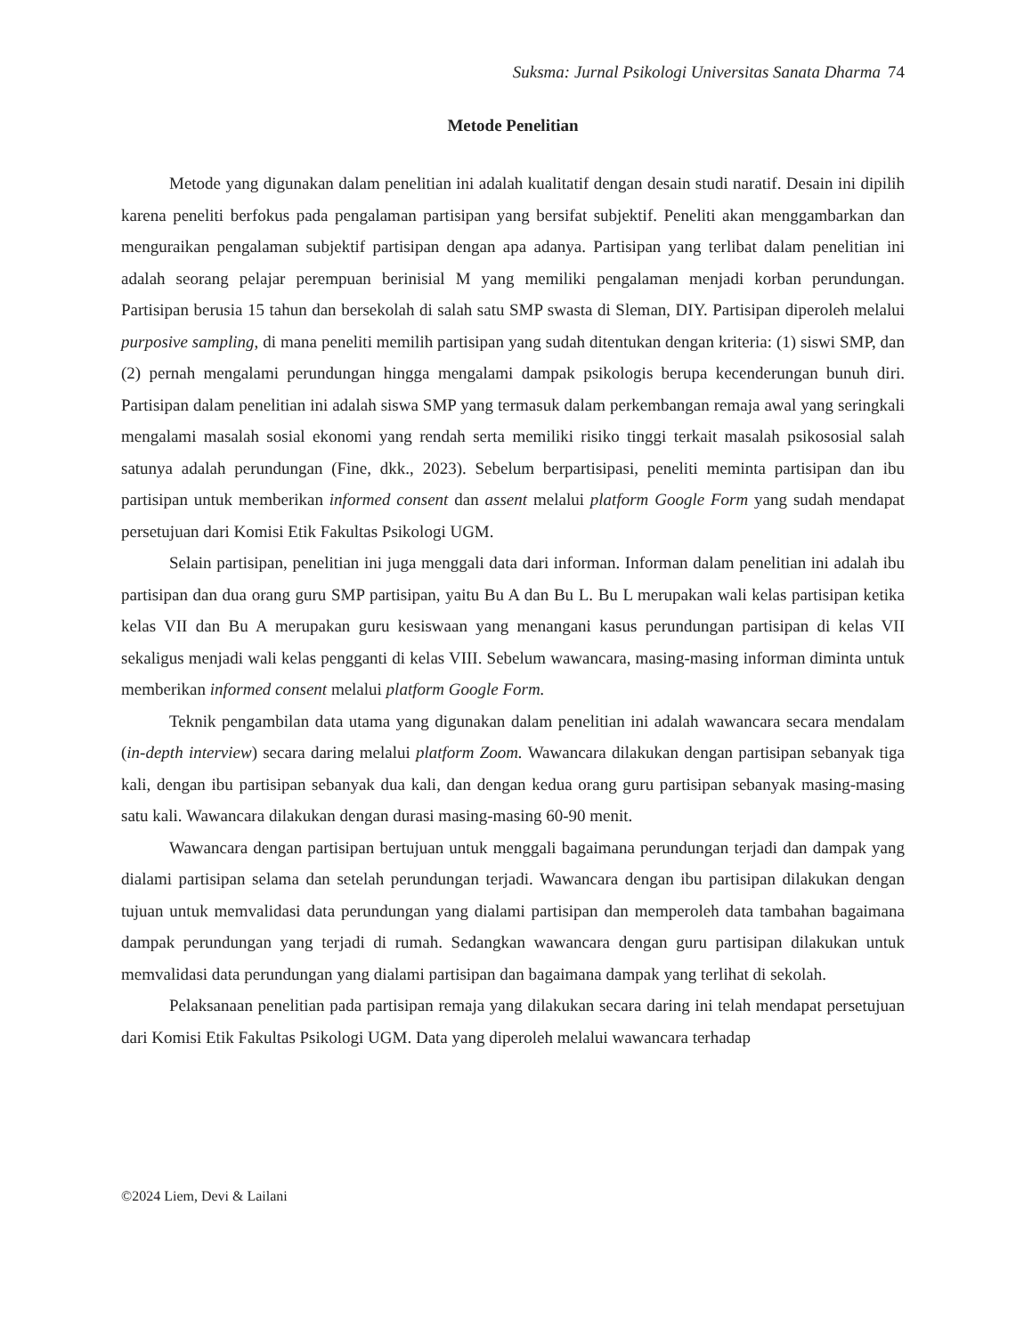Suksma: Jurnal Psikologi Universitas Sanata Dharma 74
Metode Penelitian
Metode yang digunakan dalam penelitian ini adalah kualitatif dengan desain studi naratif. Desain ini dipilih karena peneliti berfokus pada pengalaman partisipan yang bersifat subjektif. Peneliti akan menggambarkan dan menguraikan pengalaman subjektif partisipan dengan apa adanya. Partisipan yang terlibat dalam penelitian ini adalah seorang pelajar perempuan berinisial M yang memiliki pengalaman menjadi korban perundungan. Partisipan berusia 15 tahun dan bersekolah di salah satu SMP swasta di Sleman, DIY. Partisipan diperoleh melalui purposive sampling, di mana peneliti memilih partisipan yang sudah ditentukan dengan kriteria: (1) siswi SMP, dan (2) pernah mengalami perundungan hingga mengalami dampak psikologis berupa kecenderungan bunuh diri. Partisipan dalam penelitian ini adalah siswa SMP yang termasuk dalam perkembangan remaja awal yang seringkali mengalami masalah sosial ekonomi yang rendah serta memiliki risiko tinggi terkait masalah psikososial salah satunya adalah perundungan (Fine, dkk., 2023). Sebelum berpartisipasi, peneliti meminta partisipan dan ibu partisipan untuk memberikan informed consent dan assent melalui platform Google Form yang sudah mendapat persetujuan dari Komisi Etik Fakultas Psikologi UGM.
Selain partisipan, penelitian ini juga menggali data dari informan. Informan dalam penelitian ini adalah ibu partisipan dan dua orang guru SMP partisipan, yaitu Bu A dan Bu L. Bu L merupakan wali kelas partisipan ketika kelas VII dan Bu A merupakan guru kesiswaan yang menangani kasus perundungan partisipan di kelas VII sekaligus menjadi wali kelas pengganti di kelas VIII. Sebelum wawancara, masing-masing informan diminta untuk memberikan informed consent melalui platform Google Form.
Teknik pengambilan data utama yang digunakan dalam penelitian ini adalah wawancara secara mendalam (in-depth interview) secara daring melalui platform Zoom. Wawancara dilakukan dengan partisipan sebanyak tiga kali, dengan ibu partisipan sebanyak dua kali, dan dengan kedua orang guru partisipan sebanyak masing-masing satu kali. Wawancara dilakukan dengan durasi masing-masing 60-90 menit.
Wawancara dengan partisipan bertujuan untuk menggali bagaimana perundungan terjadi dan dampak yang dialami partisipan selama dan setelah perundungan terjadi. Wawancara dengan ibu partisipan dilakukan dengan tujuan untuk memvalidasi data perundungan yang dialami partisipan dan memperoleh data tambahan bagaimana dampak perundungan yang terjadi di rumah. Sedangkan wawancara dengan guru partisipan dilakukan untuk memvalidasi data perundungan yang dialami partisipan dan bagaimana dampak yang terlihat di sekolah.
Pelaksanaan penelitian pada partisipan remaja yang dilakukan secara daring ini telah mendapat persetujuan dari Komisi Etik Fakultas Psikologi UGM. Data yang diperoleh melalui wawancara terhadap
©2024 Liem, Devi & Lailani